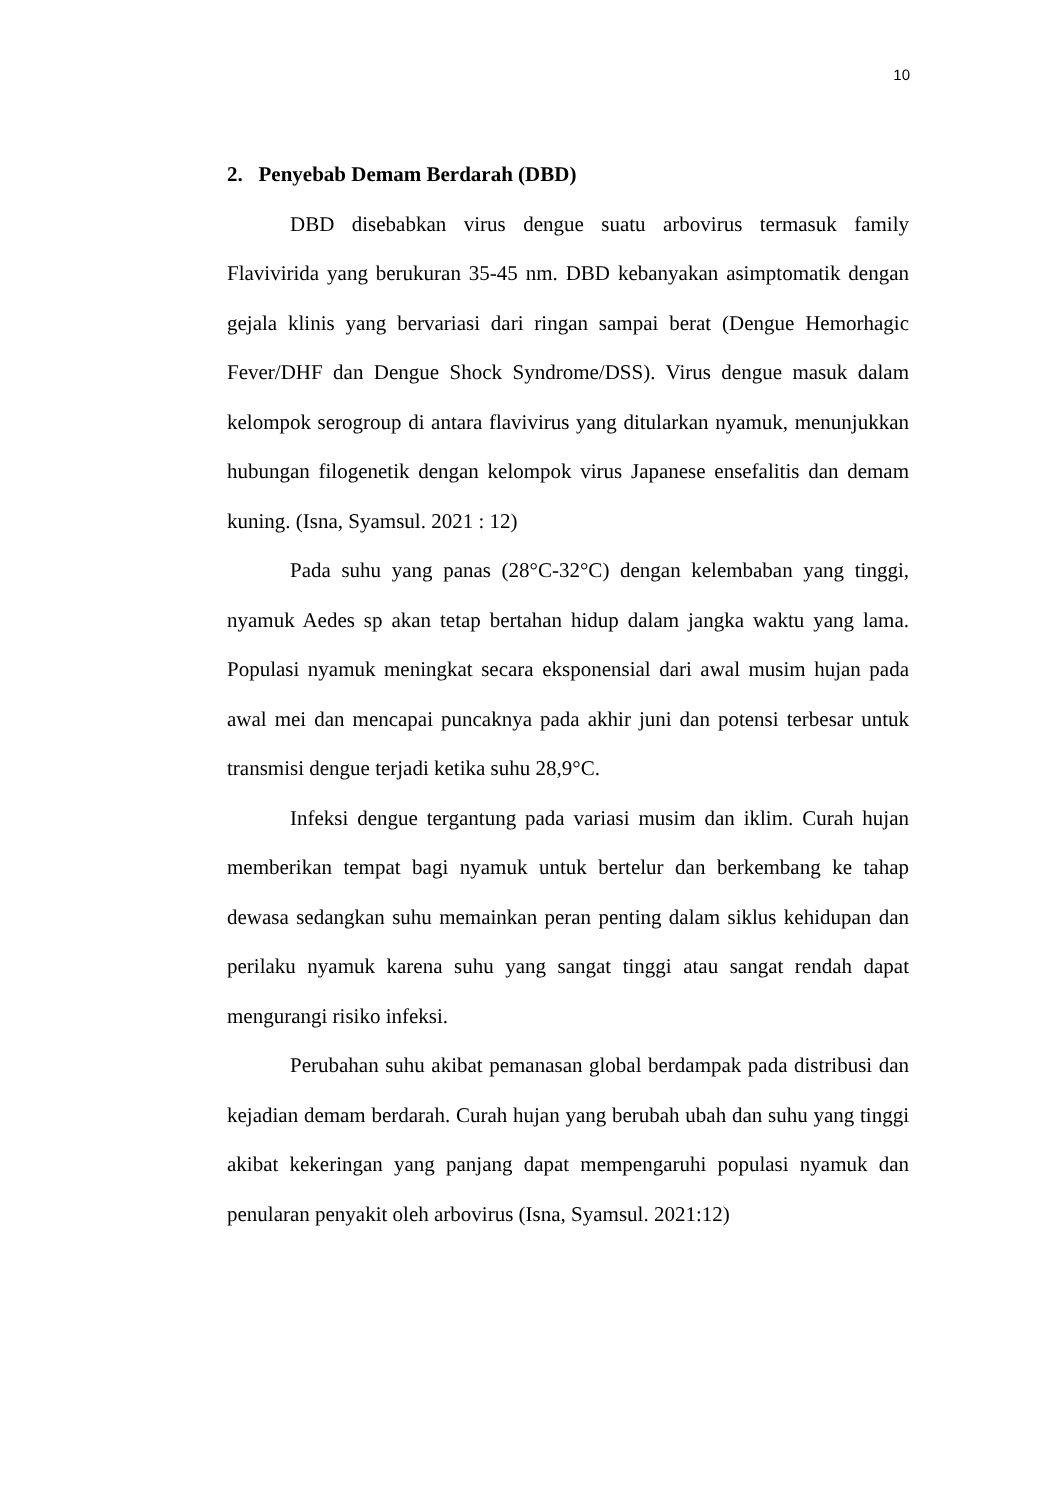10
2. Penyebab Demam Berdarah (DBD)
DBD disebabkan virus dengue suatu arbovirus termasuk family Flavivirida yang berukuran 35-45 nm. DBD kebanyakan asimptomatik dengan gejala klinis yang bervariasi dari ringan sampai berat (Dengue Hemorhagic Fever/DHF dan Dengue Shock Syndrome/DSS). Virus dengue masuk dalam kelompok serogroup di antara flavivirus yang ditularkan nyamuk, menunjukkan hubungan filogenetik dengan kelompok virus Japanese ensefalitis dan demam kuning. (Isna, Syamsul. 2021 : 12)
Pada suhu yang panas (28°C-32°C) dengan kelembaban yang tinggi, nyamuk Aedes sp akan tetap bertahan hidup dalam jangka waktu yang lama. Populasi nyamuk meningkat secara eksponensial dari awal musim hujan pada awal mei dan mencapai puncaknya pada akhir juni dan potensi terbesar untuk transmisi dengue terjadi ketika suhu 28,9°C.
Infeksi dengue tergantung pada variasi musim dan iklim. Curah hujan memberikan tempat bagi nyamuk untuk bertelur dan berkembang ke tahap dewasa sedangkan suhu memainkan peran penting dalam siklus kehidupan dan perilaku nyamuk karena suhu yang sangat tinggi atau sangat rendah dapat mengurangi risiko infeksi.
Perubahan suhu akibat pemanasan global berdampak pada distribusi dan kejadian demam berdarah. Curah hujan yang berubah ubah dan suhu yang tinggi akibat kekeringan yang panjang dapat mempengaruhi populasi nyamuk dan penularan penyakit oleh arbovirus (Isna, Syamsul. 2021:12)